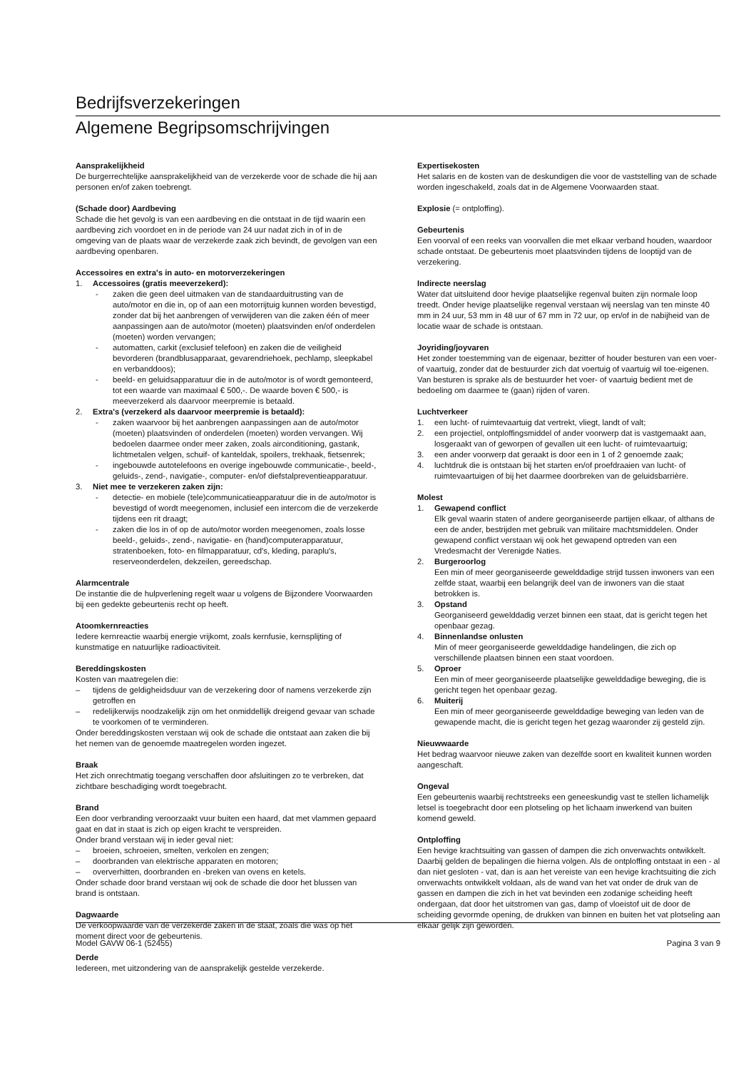Bedrijfsverzekeringen
Algemene Begripsomschrijvingen
Aansprakelijkheid
De burgerrechtelijke aansprakelijkheid van de verzekerde voor de schade die hij aan personen en/of zaken toebrengt.
(Schade door) Aardbeving
Schade die het gevolg is van een aardbeving en die ontstaat in de tijd waarin een aardbeving zich voordoet en in de periode van 24 uur nadat zich in of in de omgeving van de plaats waar de verzekerde zaak zich bevindt, de gevolgen van een aardbeving openbaren.
Accessoires en extra's in auto- en motorverzekeringen
1. Accessoires (gratis meeverzekerd):
- zaken die geen deel uitmaken van de standaarduitrusting van de auto/motor en die in, op of aan een motorrijtuig kunnen worden bevestigd, zonder dat bij het aanbrengen of verwijderen van die zaken één of meer aanpassingen aan de auto/motor (moeten) plaatsvinden en/of onderdelen (moeten) worden vervangen;
- automatten, carkit (exclusief telefoon) en zaken die de veiligheid bevorderen (brandblusapparaat, gevarendriehoek, pechlamp, sleepkabel en verbanddoos);
- beeld- en geluidsapparatuur die in de auto/motor is of wordt gemonteerd, tot een waarde van maximaal € 500,-. De waarde boven € 500,- is meeverzekerd als daarvoor meerpremie is betaald.
2. Extra's (verzekerd als daarvoor meerpremie is betaald):
- zaken waarvoor bij het aanbrengen aanpassingen aan de auto/motor (moeten) plaatsvinden of onderdelen (moeten) worden vervangen. Wij bedoelen daarmee onder meer zaken, zoals airconditioning, gastank, lichtmetalen velgen, schuif- of kanteldak, spoilers, trekhaak, fietsenrek;
- ingebouwde autotelefoons en overige ingebouwde communicatie-, beeld-, geluids-, zend-, navigatie-, computer- en/of diefstalpreventieapparatuur.
3. Niet mee te verzekeren zaken zijn:
- detectie- en mobiele (tele)communicatieapparatuur die in de auto/motor is bevestigd of wordt meegenomen, inclusief een intercom die de verzekerde tijdens een rit draagt;
- zaken die los in of op de auto/motor worden meegenomen, zoals losse beeld-, geluids-, zend-, navigatie- en (hand)computerapparatuur, stratenboeken, foto- en filmapparatuur, cd's, kleding, paraplu's, reserveonderdelen, dekzeilen, gereedschap.
Alarmcentrale
De instantie die de hulpverlening regelt waar u volgens de Bijzondere Voorwaarden bij een gedekte gebeurtenis recht op heeft.
Atoomkernreacties
Iedere kernreactie waarbij energie vrijkomt, zoals kernfusie, kernsplijting of kunstmatige en natuurlijke radioactiviteit.
Bereddingskosten
Kosten van maatregelen die:
– tijdens de geldigheidsduur van de verzekering door of namens verzekerde zijn getroffen en
– redelijkerwijs noodzakelijk zijn om het onmiddellijk dreigend gevaar van schade te voorkomen of te verminderen.
Onder bereddingskosten verstaan wij ook de schade die ontstaat aan zaken die bij het nemen van de genoemde maatregelen worden ingezet.
Braak
Het zich onrechtmatig toegang verschaffen door afsluitingen zo te verbreken, dat zichtbare beschadiging wordt toegebracht.
Brand
Een door verbranding veroorzaakt vuur buiten een haard, dat met vlammen gepaard gaat en dat in staat is zich op eigen kracht te verspreiden.
Onder brand verstaan wij in ieder geval niet:
– broeien, schroeien, smelten, verkolen en zengen;
– doorbranden van elektrische apparaten en motoren;
– oververhitten, doorbranden en -breken van ovens en ketels.
Onder schade door brand verstaan wij ook de schade die door het blussen van brand is ontstaan.
Dagwaarde
De verkoopwaarde van de verzekerde zaken in de staat, zoals die was op het moment direct voor de gebeurtenis.
Derde
Iedereen, met uitzondering van de aansprakelijk gestelde verzekerde.
Expertisekosten
Het salaris en de kosten van de deskundigen die voor de vaststelling van de schade worden ingeschakeld, zoals dat in de Algemene Voorwaarden staat.
Explosie (= ontploffing).
Gebeurtenis
Een voorval of een reeks van voorvallen die met elkaar verband houden, waardoor schade ontstaat. De gebeurtenis moet plaatsvinden tijdens de looptijd van de verzekering.
Indirecte neerslag
Water dat uitsluitend door hevige plaatselijke regenval buiten zijn normale loop treedt. Onder hevige plaatselijke regenval verstaan wij neerslag van ten minste 40 mm in 24 uur, 53 mm in 48 uur of 67 mm in 72 uur, op en/of in de nabijheid van de locatie waar de schade is ontstaan.
Joyriding/joyvaren
Het zonder toestemming van de eigenaar, bezitter of houder besturen van een voer- of vaartuig, zonder dat de bestuurder zich dat voertuig of vaartuig wil toe-eigenen. Van besturen is sprake als de bestuurder het voer- of vaartuig bedient met de bedoeling om daarmee te (gaan) rijden of varen.
Luchtverkeer
1. een lucht- of ruimtevaartuig dat vertrekt, vliegt, landt of valt;
2. een projectiel, ontploffingsmiddel of ander voorwerp dat is vastgemaakt aan, losgeraakt van of geworpen of gevallen uit een lucht- of ruimtevaartuig;
3. een ander voorwerp dat geraakt is door een in 1 of 2 genoemde zaak;
4. luchtdruk die is ontstaan bij het starten en/of proefdraaien van lucht- of ruimtevaartuigen of bij het daarmee doorbreken van de geluidsbarrière.
Molest
1. Gewapend conflict
Elk geval waarin staten of andere georganiseerde partijen elkaar, of althans de een de ander, bestrijden met gebruik van militaire machtsmiddelen. Onder gewapend conflict verstaan wij ook het gewapend optreden van een Vredesmacht der Verenigde Naties.
2. Burgeroorlog
Een min of meer georganiseerde gewelddadige strijd tussen inwoners van een zelfde staat, waarbij een belangrijk deel van de inwoners van die staat betrokken is.
3. Opstand
Georganiseerd gewelddadig verzet binnen een staat, dat is gericht tegen het openbaar gezag.
4. Binnenlandse onlusten
Min of meer georganiseerde gewelddadige handelingen, die zich op verschillende plaatsen binnen een staat voordoen.
5. Oproer
Een min of meer georganiseerde plaatselijke gewelddadige beweging, die is gericht tegen het openbaar gezag.
6. Muiterij
Een min of meer georganiseerde gewelddadige beweging van leden van de gewapende macht, die is gericht tegen het gezag waaronder zij gesteld zijn.
Nieuwwaarde
Het bedrag waarvoor nieuwe zaken van dezelfde soort en kwaliteit kunnen worden aangeschaft.
Ongeval
Een gebeurtenis waarbij rechtstreeks een geneeskundig vast te stellen lichamelijk letsel is toegebracht door een plotseling op het lichaam inwerkend van buiten komend geweld.
Ontploffing
Een hevige krachtsuiting van gassen of dampen die zich onverwachts ontwikkelt. Daarbij gelden de bepalingen die hierna volgen. Als de ontploffing ontstaat in een - al dan niet gesloten - vat, dan is aan het vereiste van een hevige krachtsuiting die zich onverwachts ontwikkelt voldaan, als de wand van het vat onder de druk van de gassen en dampen die zich in het vat bevinden een zodanige scheiding heeft ondergaan, dat door het uitstromen van gas, damp of vloeistof uit de door de scheiding gevormde opening, de drukken van binnen en buiten het vat plotseling aan elkaar gelijk zijn geworden.
Model GAVW 06-1 (52455) Pagina 3 van 9